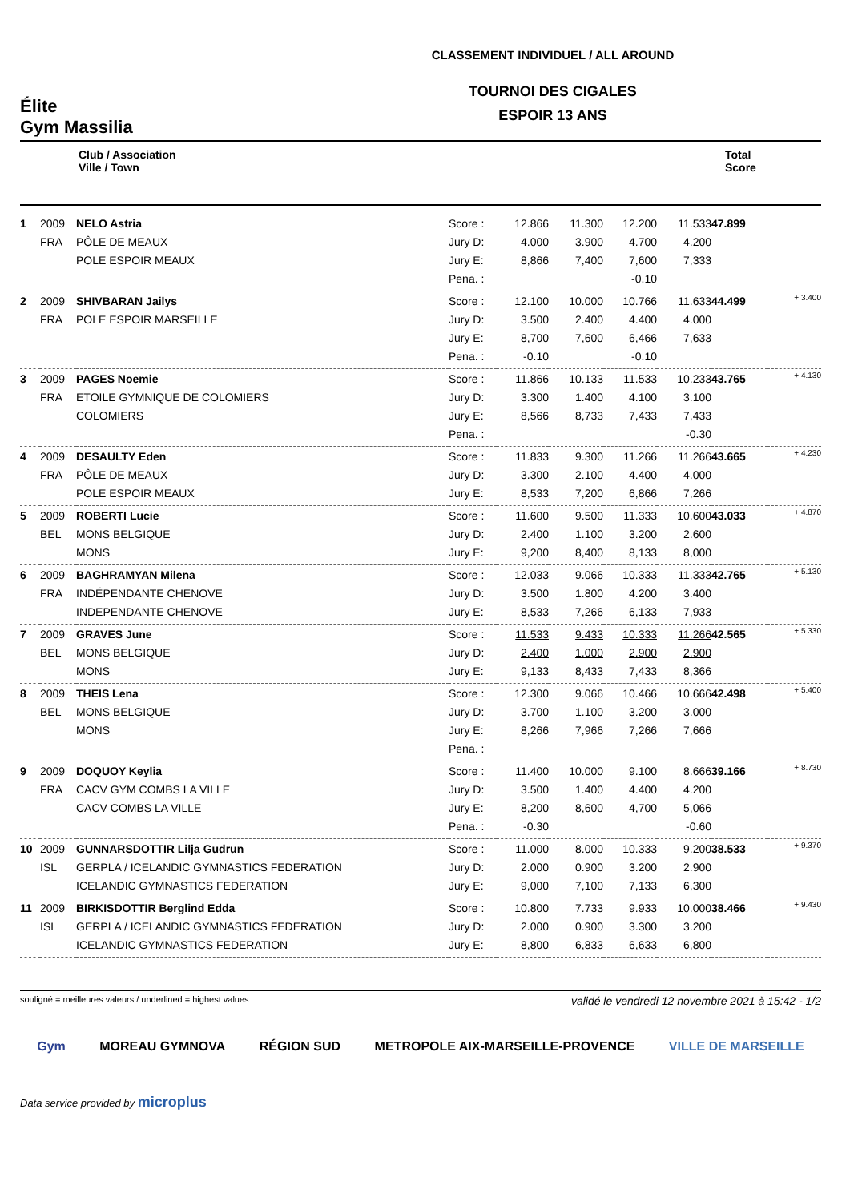Élite
Gym Massilia
CLASSEMENT INDIVIDUEL / ALL AROUND
TOURNOI DES CIGALES
ESPOIR 13 ANS
| | Club / Association Ville / Town | | | | | | Total Score | |
| 1 | 2009 | NELO Astria | Score : | 12.866 | 11.300 | 12.200 | 11.533 | 47.899 | |
| | FRA | PÔLE DE MEAUX | Jury D: | 4.000 | 3.900 | 4.700 | 4.200 | | |
| | | POLE ESPOIR MEAUX | Jury E: | 8,866 | 7,400 | 7,600 | 7,333 | | |
| | | | Pena. : | | | -0.10 | | | |
| 2 | 2009 | SHIVBARAN Jailys | Score : | 12.100 | 10.000 | 10.766 | 11.633 | 44.499 | + 3.400 |
| | FRA | POLE ESPOIR MARSEILLE | Jury D: | 3.500 | 2.400 | 4.400 | 4.000 | | |
| | | | Jury E: | 8,700 | 7,600 | 6,466 | 7,633 | | |
| | | | Pena. : | -0.10 | | -0.10 | | | |
| 3 | 2009 | PAGES Noemie | Score : | 11.866 | 10.133 | 11.533 | 10.233 | 43.765 | + 4.130 |
| | FRA | ETOILE GYMNIQUE DE COLOMIERS | Jury D: | 3.300 | 1.400 | 4.100 | 3.100 | | |
| | | COLOMIERS | Jury E: | 8,566 | 8,733 | 7,433 | 7,433 | | |
| | | | Pena. : | | | | -0.30 | | |
| 4 | 2009 | DESAULTY Eden | Score : | 11.833 | 9.300 | 11.266 | 11.266 | 43.665 | + 4.230 |
| | FRA | PÔLE DE MEAUX | Jury D: | 3.300 | 2.100 | 4.400 | 4.000 | | |
| | | POLE ESPOIR MEAUX | Jury E: | 8,533 | 7,200 | 6,866 | 7,266 | | |
| 5 | 2009 | ROBERTI Lucie | Score : | 11.600 | 9.500 | 11.333 | 10.600 | 43.033 | + 4.870 |
| | BEL | MONS BELGIQUE | Jury D: | 2.400 | 1.100 | 3.200 | 2.600 | | |
| | | MONS | Jury E: | 9,200 | 8,400 | 8,133 | 8,000 | | |
| 6 | 2009 | BAGHRAMYAN Milena | Score : | 12.033 | 9.066 | 10.333 | 11.333 | 42.765 | + 5.130 |
| | FRA | INDÉPENDANTE CHENOVE | Jury D: | 3.500 | 1.800 | 4.200 | 3.400 | | |
| | | INDEPENDANTE CHENOVE | Jury E: | 8,533 | 7,266 | 6,133 | 7,933 | | |
| 7 | 2009 | GRAVES June | Score : | 11.533 | 9.433 | 10.333 | 11.266 | 42.565 | + 5.330 |
| | BEL | MONS BELGIQUE | Jury D: | 2.400 | 1.000 | 2.900 | 2.900 | | |
| | | MONS | Jury E: | 9,133 | 8,433 | 7,433 | 8,366 | | |
| 8 | 2009 | THEIS Lena | Score : | 12.300 | 9.066 | 10.466 | 10.666 | 42.498 | + 5.400 |
| | BEL | MONS BELGIQUE | Jury D: | 3.700 | 1.100 | 3.200 | 3.000 | | |
| | | MONS | Jury E: | 8,266 | 7,966 | 7,266 | 7,666 | | |
| | | | Pena. : | | | | | | |
| 9 | 2009 | DOQUOY Keylia | Score : | 11.400 | 10.000 | 9.100 | 8.666 | 39.166 | + 8.730 |
| | FRA | CACV GYM COMBS LA VILLE | Jury D: | 3.500 | 1.400 | 4.400 | 4.200 | | |
| | | CACV COMBS LA VILLE | Jury E: | 8,200 | 8,600 | 4,700 | 5,066 | | |
| | | | Pena. : | -0.30 | | | -0.60 | | |
| 10 | 2009 | GUNNARSDOTTIR Lilja Gudrun | Score : | 11.000 | 8.000 | 10.333 | 9.200 | 38.533 | + 9.370 |
| | ISL | GERPLA / ICELANDIC GYMNASTICS FEDERATION | Jury D: | 2.000 | 0.900 | 3.200 | 2.900 | | |
| | | ICELANDIC GYMNASTICS FEDERATION | Jury E: | 9,000 | 7,100 | 7,133 | 6,300 | | |
| 11 | 2009 | BIRKISDOTTIR Berglind Edda | Score : | 10.800 | 7.733 | 9.933 | 10.000 | 38.466 | + 9.430 |
| | ISL | GERPLA / ICELANDIC GYMNASTICS FEDERATION | Jury D: | 2.000 | 0.900 | 3.300 | 3.200 | | |
| | | ICELANDIC GYMNASTICS FEDERATION | Jury E: | 8,800 | 6,833 | 6,633 | 6,800 | | |
souligné = meilleures valeurs / underlined = highest values validé le vendredi 12 novembre 2021 à 15:42 - 1/2
Gym MOREAU GYMNOVA RÉGION SUD METROPOLE AIX-MARSEILLE-PROVENCE VILLE DE MARSEILLE
Data service provided by microplus